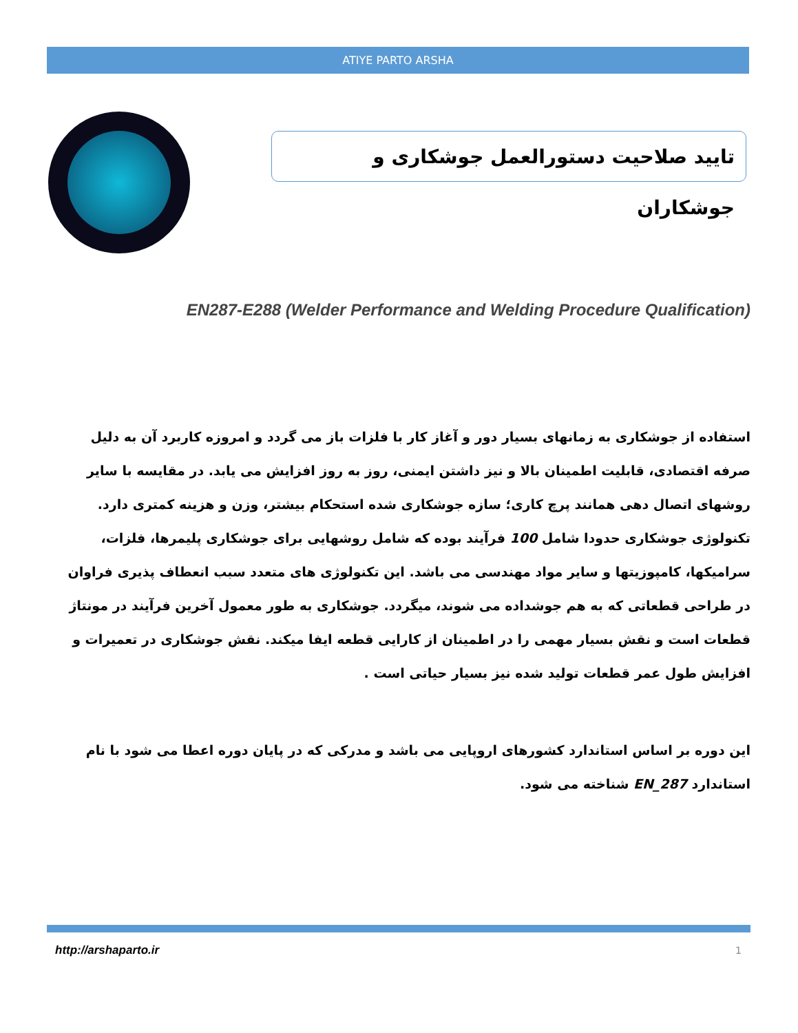ATIYE PARTO ARSHA
تایید صلاحیت دستورالعمل جوشکاری و جوشکاران
EN287-E288 (Welder Performance and Welding Procedure Qualification)
استفاده از جوشکاری به زمانهای بسیار دور و آغاز کار با فلزات باز می گردد و امروزه کاربرد آن به دلیل صرفه اقتصادی، قابلیت اطمینان بالا و نیز داشتن ایمنی، روز به روز افزایش می یابد. در مقایسه با سایر روشهای اتصال دهی همانند پرچ کاری؛ سازه جوشکاری شده استحکام بیشتر، وزن و هزینه کمتری دارد. تکنولوژی جوشکاری حدودا شامل 100 فرآیند بوده که شامل روشهایی برای جوشکاری پلیمرها، فلزات، سرامیکها، کامپوزیتها و سایر مواد مهندسی می باشد. این تکنولوژی های متعدد سبب انعطاف پذیری فراوان در طراحی قطعاتی که به هم جوشداده می شوند، میگردد. جوشکاری به طور معمول آخرین فرآیند در مونتاژ قطعات است و نقش بسیار مهمی را در اطمینان از کارایی قطعه ایفا میکند. نقش جوشکاری در تعمیرات و افزایش طول عمر قطعات تولید شده نیز بسیار حیاتی است .
این دوره بر اساس استاندارد کشورهای اروپایی می باشد و مدرکی که در پایان دوره اعطا می شود با نام استاندارد EN_287 شناخته می شود.
http://arshaparto.ir 1